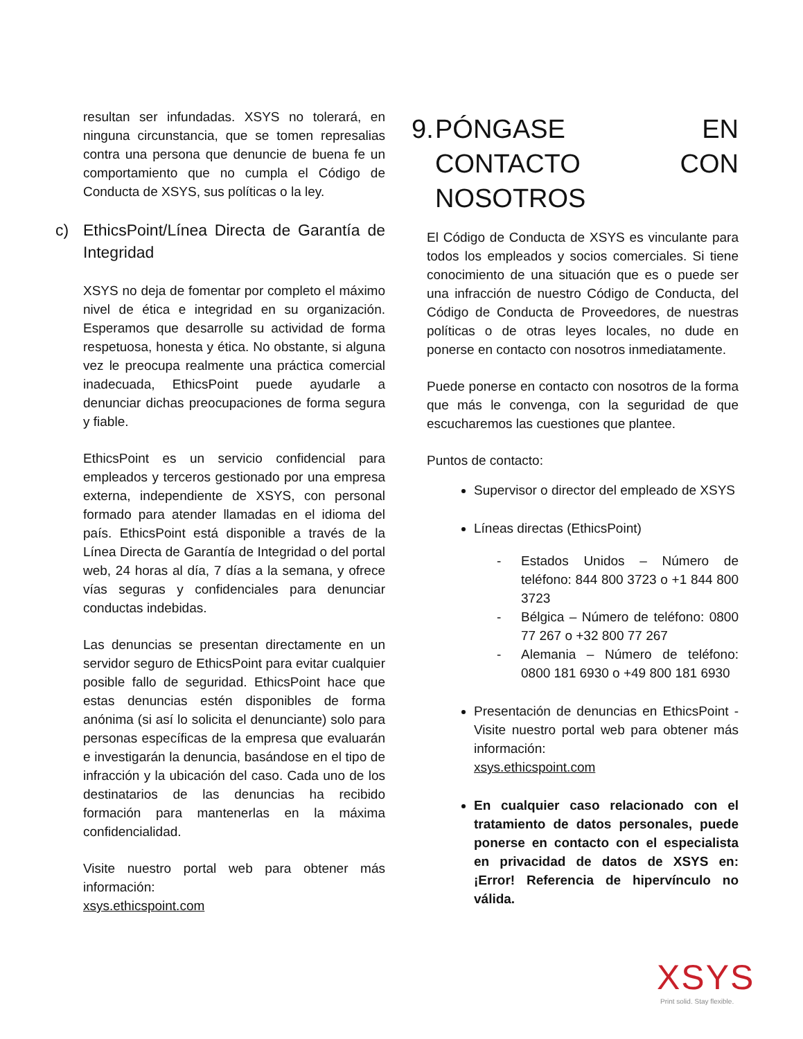resultan ser infundadas. XSYS no tolerará, en ninguna circunstancia, que se tomen represalias contra una persona que denuncie de buena fe un comportamiento que no cumpla el Código de Conducta de XSYS, sus políticas o la ley.
c) EthicsPoint/Línea Directa de Garantía de Integridad
XSYS no deja de fomentar por completo el máximo nivel de ética e integridad en su organización. Esperamos que desarrolle su actividad de forma respetuosa, honesta y ética. No obstante, si alguna vez le preocupa realmente una práctica comercial inadecuada, EthicsPoint puede ayudarle a denunciar dichas preocupaciones de forma segura y fiable.
EthicsPoint es un servicio confidencial para empleados y terceros gestionado por una empresa externa, independiente de XSYS, con personal formado para atender llamadas en el idioma del país. EthicsPoint está disponible a través de la Línea Directa de Garantía de Integridad o del portal web, 24 horas al día, 7 días a la semana, y ofrece vías seguras y confidenciales para denunciar conductas indebidas.
Las denuncias se presentan directamente en un servidor seguro de EthicsPoint para evitar cualquier posible fallo de seguridad. EthicsPoint hace que estas denuncias estén disponibles de forma anónima (si así lo solicita el denunciante) solo para personas específicas de la empresa que evaluarán e investigarán la denuncia, basándose en el tipo de infracción y la ubicación del caso. Cada uno de los destinatarios de las denuncias ha recibido formación para mantenerlas en la máxima confidencialidad.
Visite nuestro portal web para obtener más información:
xsys.ethicspoint.com
9. PÓNGASE EN CONTACTO CON NOSOTROS
El Código de Conducta de XSYS es vinculante para todos los empleados y socios comerciales. Si tiene conocimiento de una situación que es o puede ser una infracción de nuestro Código de Conducta, del Código de Conducta de Proveedores, de nuestras políticas o de otras leyes locales, no dude en ponerse en contacto con nosotros inmediatamente.
Puede ponerse en contacto con nosotros de la forma que más le convenga, con la seguridad de que escucharemos las cuestiones que plantee.
Puntos de contacto:
Supervisor o director del empleado de XSYS
Líneas directas (EthicsPoint)
- Estados Unidos – Número de teléfono: 844 800 3723 o +1 844 800 3723
- Bélgica – Número de teléfono: 0800 77 267 o +32 800 77 267
- Alemania – Número de teléfono: 0800 181 6930 o +49 800 181 6930
Presentación de denuncias en EthicsPoint - Visite nuestro portal web para obtener más información:
xsys.ethicspoint.com
En cualquier caso relacionado con el tratamiento de datos personales, puede ponerse en contacto con el especialista en privacidad de datos de XSYS en: ¡Error! Referencia de hipervínculo no válida.
XSYS
Print solid. Stay flexible.